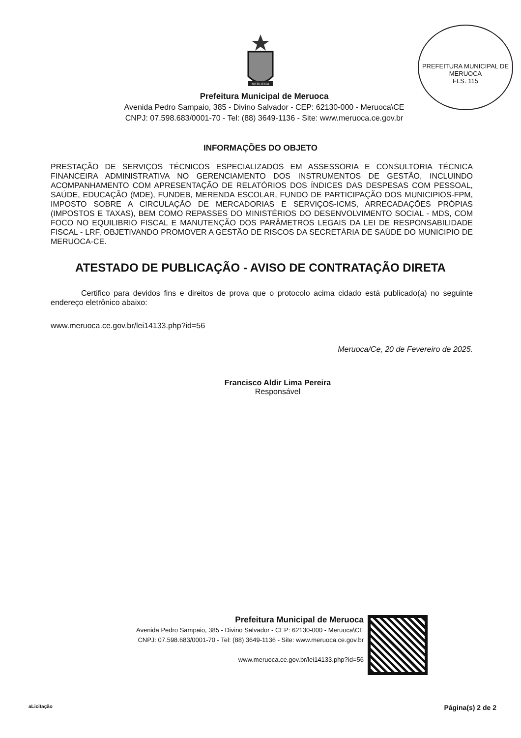MERUOCA
PREFEITURA MUNICIPAL DE MERUOCA
FLS. 115
Prefeitura Municipal de Meruoca
Avenida Pedro Sampaio, 385 - Divino Salvador - CEP: 62130-000 - Meruoca\CE
CNPJ: 07.598.683/0001-70 - Tel: (88) 3649-1136 - Site: www.meruoca.ce.gov.br
INFORMAÇÕES DO OBJETO
PRESTAÇÃO DE SERVIÇOS TÉCNICOS ESPECIALIZADOS EM ASSESSORIA E CONSULTORIA TÉCNICA FINANCEIRA ADMINISTRATIVA NO GERENCIAMENTO DOS INSTRUMENTOS DE GESTÃO, INCLUINDO ACOMPANHAMENTO COM APRESENTAÇÃO DE RELATÓRIOS DOS ÍNDICES DAS DESPESAS COM PESSOAL, SAÚDE, EDUCAÇÃO (MDE), FUNDEB, MERENDA ESCOLAR, FUNDO DE PARTICIPAÇÃO DOS MUNICIPIOS-FPM, IMPOSTO SOBRE A CIRCULAÇÃO DE MERCADORIAS E SERVIÇOS-ICMS, ARRECADAÇÕES PRÓPIAS (IMPOSTOS E TAXAS), BEM COMO REPASSES DO MINISTÉRIOS DO DESENVOLVIMENTO SOCIAL - MDS, COM FOCO NO EQUILIBRIO FISCAL E MANUTENÇÃO DOS PARÂMETROS LEGAIS DA LEI DE RESPONSABILIDADE FISCAL - LRF, OBJETIVANDO PROMOVER A GESTÃO DE RISCOS DA SECRETÁRIA DE SAÚDE DO MUNICIPIO DE MERUOCA-CE.
ATESTADO DE PUBLICAÇÃO - AVISO DE CONTRATAÇÃO DIRETA
Certifico para devidos fins e direitos de prova que o protocolo acima cidado está publicado(a) no seguinte endereço eletrônico abaixo:
www.meruoca.ce.gov.br/lei14133.php?id=56
Meruoca/Ce, 20 de Fevereiro de 2025.
Francisco Aldir Lima Pereira
Responsável
Prefeitura Municipal de Meruoca
Avenida Pedro Sampaio, 385 - Divino Salvador - CEP: 62130-000 - Meruoca\CE
CNPJ: 07.598.683/0001-70 - Tel: (88) 3649-1136 - Site: www.meruoca.ce.gov.br
www.meruoca.ce.gov.br/lei14133.php?id=56
aLicitação Página(s) 2 de 2